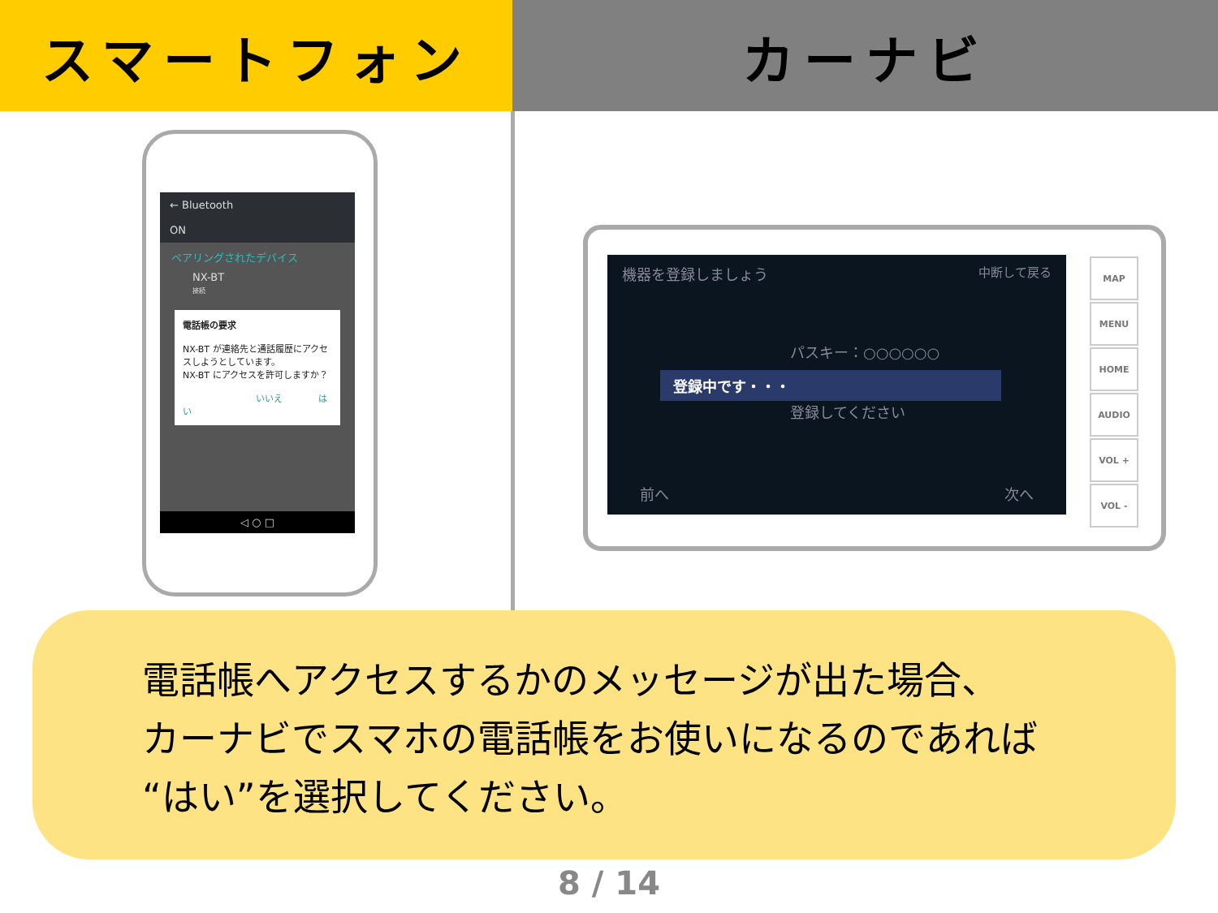スマートフォン カーナビ
← Bluetooth
ON
ペアリングされたデバイス
NX-BT
接続
電話帳の要求
NX-BT が連絡先と通話履歴にアクセスしようとしています。
NX-BT にアクセスを許可しますか？
いいえ はい
◁ ○ □
機器を登録しましょう 中断して戻る
パスキー：○○○○○○
登録中です・・・
登録してください
前へ 次へ
MAP
MENU
HOME
AUDIO
VOL +
VOL -
電話帳へアクセスするかのメッセージが出た場合、
カーナビでスマホの電話帳をお使いになるのであれば
“はい”を選択してください。
8 / 14